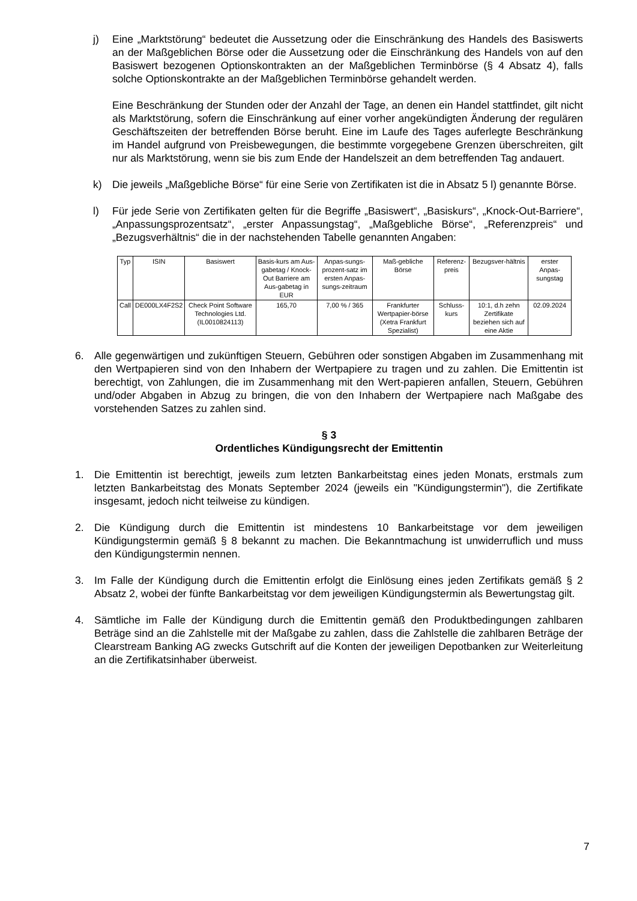j) Eine „Marktstörung“ bedeutet die Aussetzung oder die Einschränkung des Handels des Basiswerts an der Maßgeblichen Börse oder die Aussetzung oder die Einschränkung des Handels von auf den Basiswert bezogenen Optionskontrakten an der Maßgeblichen Terminbörse (§ 4 Absatz 4), falls solche Optionskontrakte an der Maßgeblichen Terminbörse gehandelt werden.
Eine Beschränkung der Stunden oder der Anzahl der Tage, an denen ein Handel stattfindet, gilt nicht als Marktstörung, sofern die Einschränkung auf einer vorher angekündigten Änderung der regulären Geschäftszeiten der betreffenden Börse beruht. Eine im Laufe des Tages auferlegte Beschränkung im Handel aufgrund von Preisbewegungen, die bestimmte vorgegebene Grenzen überschreiten, gilt nur als Marktstörung, wenn sie bis zum Ende der Handelszeit an dem betreffenden Tag andauert.
k) Die jeweils „Maßgebliche Börse“ für eine Serie von Zertifikaten ist die in Absatz 5 l) genannte Börse.
l) Für jede Serie von Zertifikaten gelten für die Begriffe „Basiswert“, „Basiskurs“, „Knock-Out-Barriere“, „Anpassungsprozentsatz“, „erster Anpassungstag“, „Maßgebliche Börse“, „Referenzpreis“ und „Bezugsverhältnis“ die in der nachstehenden Tabelle genannten Angaben:
| Typ | ISIN | Basiswert | Basis-kurs am Aus-gabetag / Knock-Out Barriere am Aus-gabetag in EUR | Anpas-sungs-prozent-satz im ersten Anpas-sungs-zeitraum | Maß-gebliche Börse | Referenz-preis | Bezugsver-hältnis | erster Anpas-sungstag |
| --- | --- | --- | --- | --- | --- | --- | --- | --- |
| Call | DE000LX4F2S2 | Check Point Software Technologies Ltd. (IL0010824113) | 165,70 | 7,00 % / 365 | Frankfurter Wertpapier-börse (Xetra Frankfurt Spezialist) | Schluss-kurs | 10:1, d.h zehn Zertifikate beziehen sich auf eine Aktie | 02.09.2024 |
6. Alle gegenwärtigen und zukünftigen Steuern, Gebühren oder sonstigen Abgaben im Zusammenhang mit den Wertpapieren sind von den Inhabern der Wertpapiere zu tragen und zu zahlen. Die Emittentin ist berechtigt, von Zahlungen, die im Zusammenhang mit den Wert-papieren anfallen, Steuern, Gebühren und/oder Abgaben in Abzug zu bringen, die von den Inhabern der Wertpapiere nach Maßgabe des vorstehenden Satzes zu zahlen sind.
§ 3
Ordentliches Kündigungsrecht der Emittentin
1. Die Emittentin ist berechtigt, jeweils zum letzten Bankarbeitstag eines jeden Monats, erstmals zum letzten Bankarbeitstag des Monats September 2024 (jeweils ein "Kündigungstermin"), die Zertifikate insgesamt, jedoch nicht teilweise zu kündigen.
2. Die Kündigung durch die Emittentin ist mindestens 10 Bankarbeitstage vor dem jeweiligen Kündigungstermin gemäß § 8 bekannt zu machen. Die Bekanntmachung ist unwiderruflich und muss den Kündigungstermin nennen.
3. Im Falle der Kündigung durch die Emittentin erfolgt die Einlösung eines jeden Zertifikats gemäß § 2 Absatz 2, wobei der fünfte Bankarbeitstag vor dem jeweiligen Kündigungstermin als Bewertungstag gilt.
4. Sämtliche im Falle der Kündigung durch die Emittentin gemäß den Produktbedingungen zahlbaren Beträge sind an die Zahlstelle mit der Maßgabe zu zahlen, dass die Zahlstelle die zahlbaren Beträge der Clearstream Banking AG zwecks Gutschrift auf die Konten der jeweiligen Depotbanken zur Weiterleitung an die Zertifikatsinhaber überweist.
7